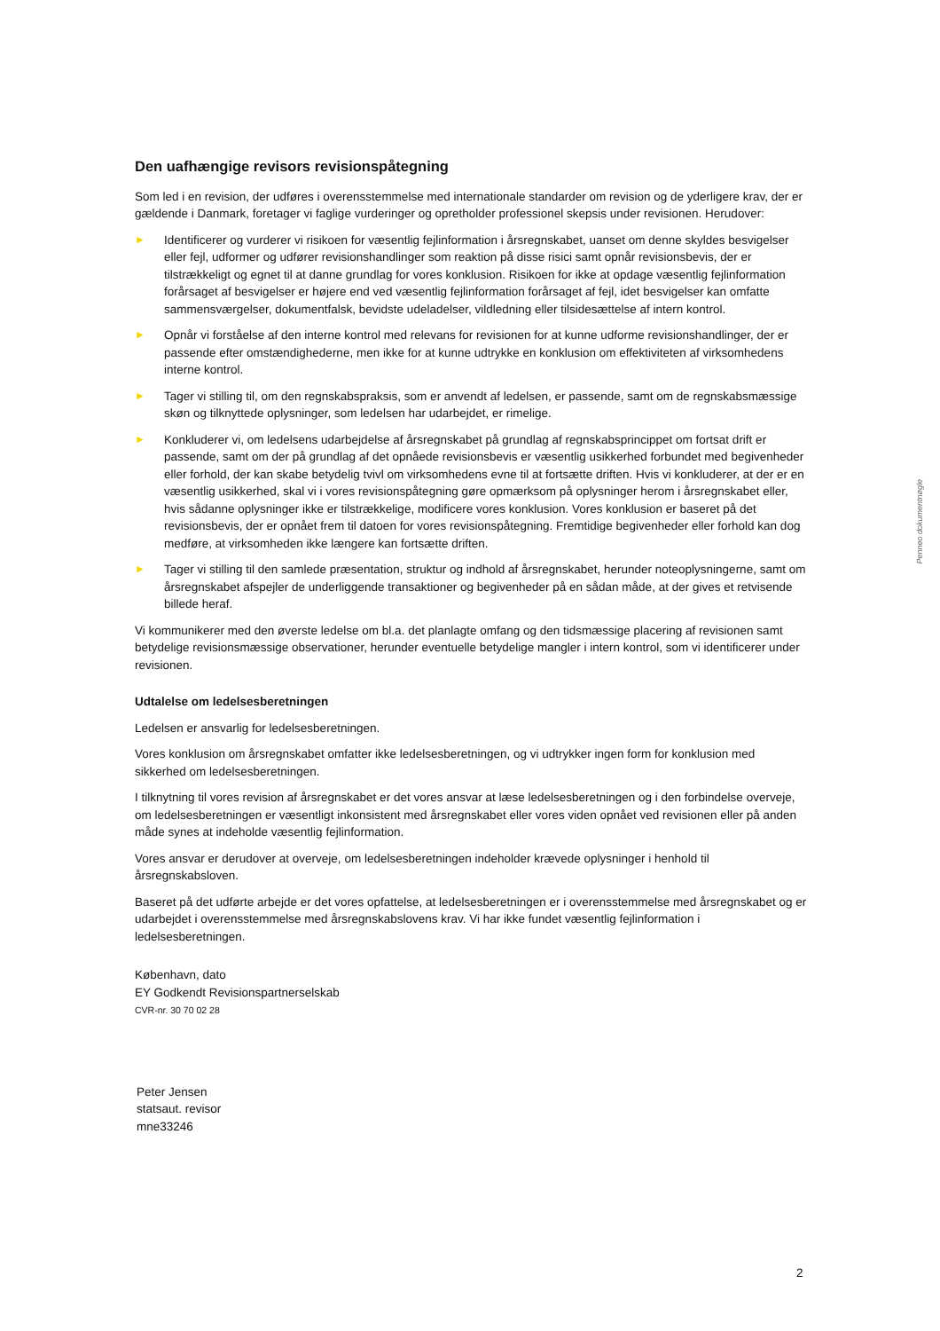Den uafhængige revisors revisionspåtegning
Som led i en revision, der udføres i overensstemmelse med internationale standarder om revision og de yderligere krav, der er gældende i Danmark, foretager vi faglige vurderinger og opretholder professionel skepsis under revisionen. Herudover:
► Identificerer og vurderer vi risikoen for væsentlig fejlinformation i årsregnskabet, uanset om denne skyldes besvigelser eller fejl, udformer og udfører revisionshandlinger som reaktion på disse risici samt opnår revisionsbevis, der er tilstrækkeligt og egnet til at danne grundlag for vores konklusion. Risikoen for ikke at opdage væsentlig fejlinformation forårsaget af besvigelser er højere end ved væsentlig fejlinformation forårsaget af fejl, idet besvigelser kan omfatte sammensværgelser, dokumentfalsk, bevidste udeladelser, vildledning eller tilsidesættelse af intern kontrol.
► Opnår vi forståelse af den interne kontrol med relevans for revisionen for at kunne udforme revisionshandlinger, der er passende efter omstændighederne, men ikke for at kunne udtrykke en konklusion om effektiviteten af virksomhedens interne kontrol.
► Tager vi stilling til, om den regnskabspraksis, som er anvendt af ledelsen, er passende, samt om de regnskabsmæssige skøn og tilknyttede oplysninger, som ledelsen har udarbejdet, er rimelige.
► Konkluderer vi, om ledelsens udarbejdelse af årsregnskabet på grundlag af regnskabsprincippet om fortsat drift er passende, samt om der på grundlag af det opnåede revisionsbevis er væsentlig usikkerhed forbundet med begivenheder eller forhold, der kan skabe betydelig tvivl om virksomhedens evne til at fortsætte driften. Hvis vi konkluderer, at der er en væsentlig usikkerhed, skal vi i vores revisionspåtegning gøre opmærksom på oplysninger herom i årsregnskabet eller, hvis sådanne oplysninger ikke er tilstrækkelige, modificere vores konklusion. Vores konklusion er baseret på det revisionsbevis, der er opnået frem til datoen for vores revisionspåtegning. Fremtidige begivenheder eller forhold kan dog medføre, at virksomheden ikke længere kan fortsætte driften.
► Tager vi stilling til den samlede præsentation, struktur og indhold af årsregnskabet, herunder noteoplysningerne, samt om årsregnskabet afspejler de underliggende transaktioner og begivenheder på en sådan måde, at der gives et retvisende billede heraf.
Vi kommunikerer med den øverste ledelse om bl.a. det planlagte omfang og den tidsmæssige placering af revisionen samt betydelige revisionsmæssige observationer, herunder eventuelle betydelige mangler i intern kontrol, som vi identificerer under revisionen.
Udtalelse om ledelsesberetningen
Ledelsen er ansvarlig for ledelsesberetningen.
Vores konklusion om årsregnskabet omfatter ikke ledelsesberetningen, og vi udtrykker ingen form for konklusion med sikkerhed om ledelsesberetningen.
I tilknytning til vores revision af årsregnskabet er det vores ansvar at læse ledelsesberetningen og i den forbindelse overveje, om ledelsesberetningen er væsentligt inkonsistent med årsregnskabet eller vores viden opnået ved revisionen eller på anden måde synes at indeholde væsentlig fejlinformation.
Vores ansvar er derudover at overveje, om ledelsesberetningen indeholder krævede oplysninger i henhold til årsregnskabsloven.
Baseret på det udførte arbejde er det vores opfattelse, at ledelsesberetningen er i overensstemmelse med årsregnskabet og er udarbejdet i overensstemmelse med årsregnskabslovens krav. Vi har ikke fundet væsentlig fejlinformation i ledelsesberetningen.
København, dato
EY Godkendt Revisionspartnerselskab
CVR-nr. 30 70 02 28
Peter Jensen
statsaut. revisor
mne33246
2
Penneo dokumentnøgle